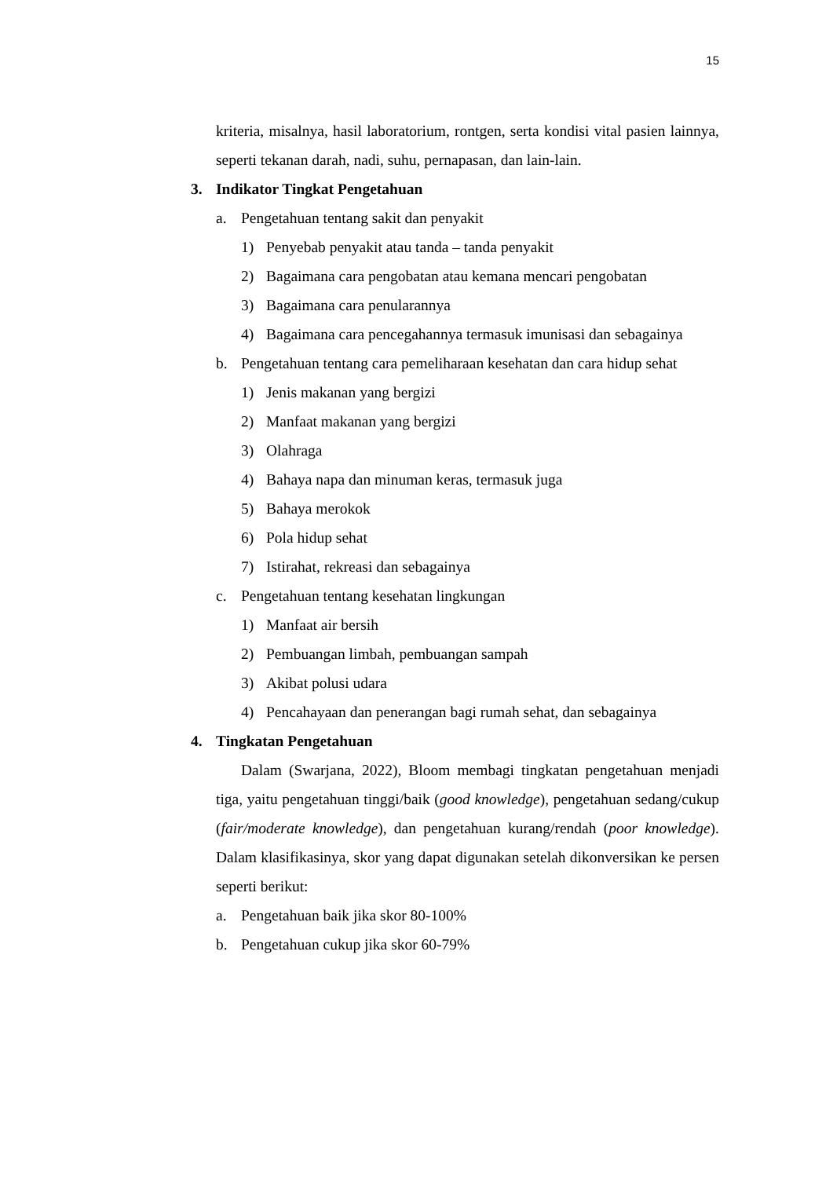15
kriteria, misalnya, hasil laboratorium, rontgen, serta kondisi vital pasien lainnya, seperti tekanan darah, nadi, suhu, pernapasan, dan lain-lain.
3. Indikator Tingkat Pengetahuan
a. Pengetahuan tentang sakit dan penyakit
1) Penyebab penyakit atau tanda – tanda penyakit
2) Bagaimana cara pengobatan atau kemana mencari pengobatan
3) Bagaimana cara penularannya
4) Bagaimana cara pencegahannya termasuk imunisasi dan sebagainya
b. Pengetahuan tentang cara pemeliharaan kesehatan dan cara hidup sehat
1) Jenis makanan yang bergizi
2) Manfaat makanan yang bergizi
3) Olahraga
4) Bahaya napa dan minuman keras, termasuk juga
5) Bahaya merokok
6) Pola hidup sehat
7) Istirahat, rekreasi dan sebagainya
c. Pengetahuan tentang kesehatan lingkungan
1) Manfaat air bersih
2) Pembuangan limbah, pembuangan sampah
3) Akibat polusi udara
4) Pencahayaan dan penerangan bagi rumah sehat, dan sebagainya
4. Tingkatan Pengetahuan
Dalam (Swarjana, 2022), Bloom membagi tingkatan pengetahuan menjadi tiga, yaitu pengetahuan tinggi/baik (good knowledge), pengetahuan sedang/cukup (fair/moderate knowledge), dan pengetahuan kurang/rendah (poor knowledge). Dalam klasifikasinya, skor yang dapat digunakan setelah dikonversikan ke persen seperti berikut:
a. Pengetahuan baik jika skor 80-100%
b. Pengetahuan cukup jika skor 60-79%